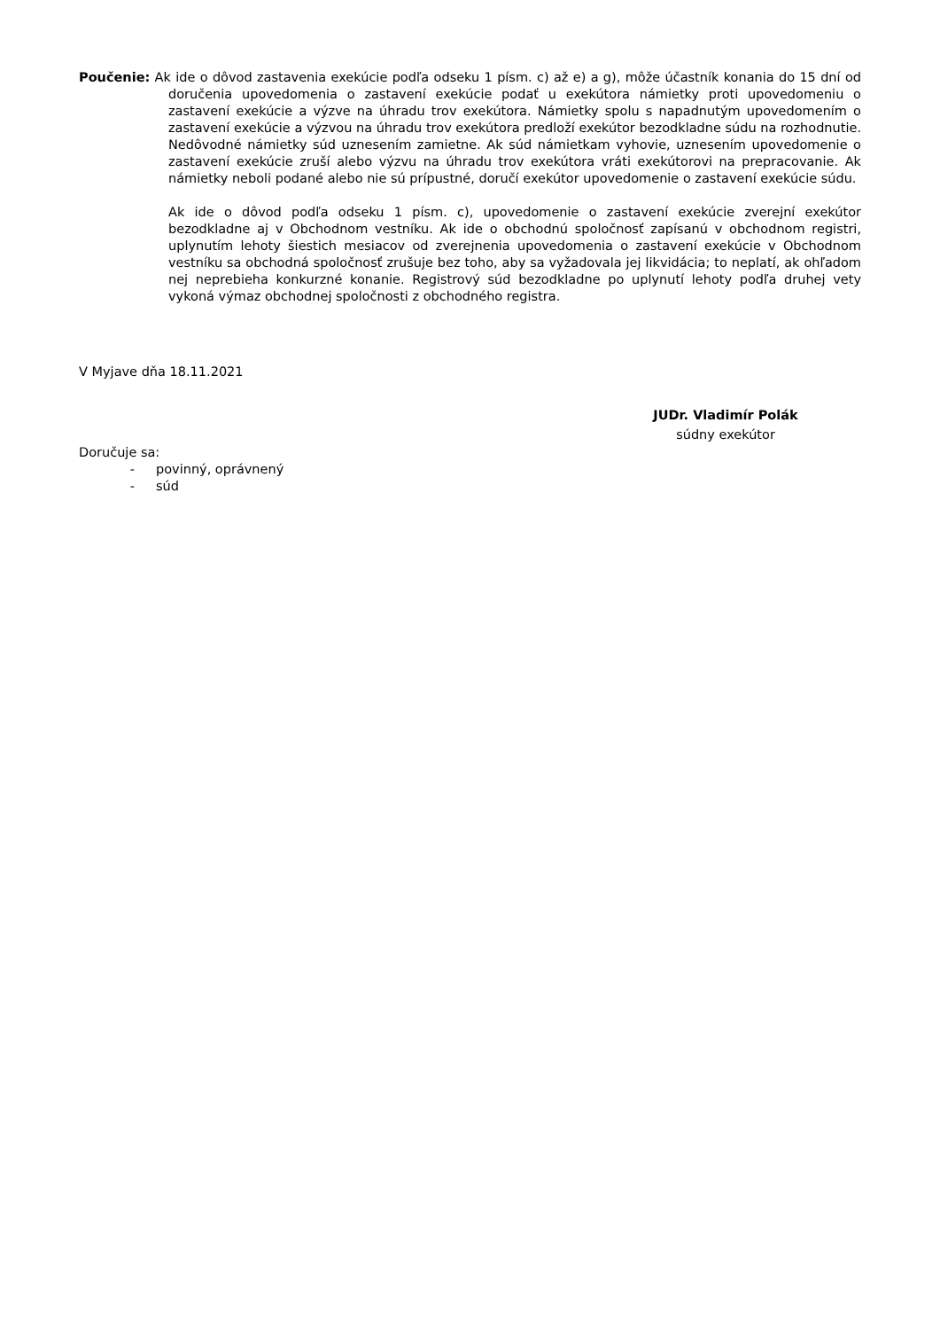Poučenie: Ak ide o dôvod zastavenia exekúcie podľa odseku 1 písm. c) až e) a g), môže účastník konania do 15 dní od doručenia upovedomenia o zastavení exekúcie podať u exekútora námietky proti upovedomeniu o zastavení exekúcie a výzve na úhradu trov exekútora. Námietky spolu s napadnutým upovedomením o zastavení exekúcie a výzvou na úhradu trov exekútora predloží exekútor bezodkladne súdu na rozhodnutie. Nedôvodné námietky súd uznesením zamietne. Ak súd námietkam vyhovie, uznesením upovedomenie o zastavení exekúcie zruší alebo výzvu na úhradu trov exekútora vráti exekútorovi na prepracovanie. Ak námietky neboli podané alebo nie sú prípustné, doručí exekútor upovedomenie o zastavení exekúcie súdu.
Ak ide o dôvod podľa odseku 1 písm. c), upovedomenie o zastavení exekúcie zverejní exekútor bezodkladne aj v Obchodnom vestníku. Ak ide o obchodnú spoločnosť zapísanú v obchodnom registri, uplynutím lehoty šiestich mesiacov od zverejnenia upovedomenia o zastavení exekúcie v Obchodnom vestníku sa obchodná spoločnosť zrušuje bez toho, aby sa vyžadovala jej likvidácia; to neplatí, ak ohľadom nej neprebieha konkurzné konanie. Registrový súd bezodkladne po uplynutí lehoty podľa druhej vety vykoná výmaz obchodnej spoločnosti z obchodného registra.
V Myjave dňa 18.11.2021
JUDr. Vladimír Polák
súdny exekútor
Doručuje sa:
- povinný, oprávnený
- súd